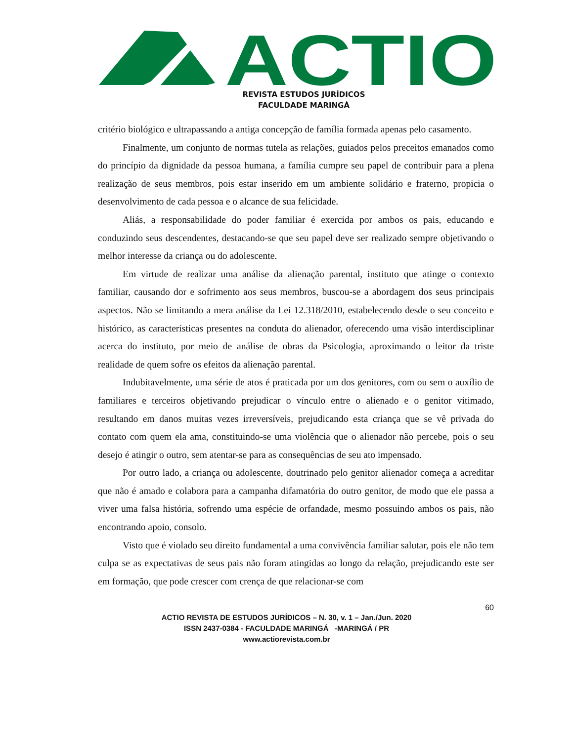ACTIO
REVISTA ESTUDOS JURÍDICOS
FACULDADE MARINGÁ
critério biológico e ultrapassando a antiga concepção de família formada apenas pelo casamento.
Finalmente, um conjunto de normas tutela as relações, guiados pelos preceitos emanados como do princípio da dignidade da pessoa humana, a família cumpre seu papel de contribuir para a plena realização de seus membros, pois estar inserido em um ambiente solidário e fraterno, propicia o desenvolvimento de cada pessoa e o alcance de sua felicidade.
Aliás, a responsabilidade do poder familiar é exercida por ambos os pais, educando e conduzindo seus descendentes, destacando-se que seu papel deve ser realizado sempre objetivando o melhor interesse da criança ou do adolescente.
Em virtude de realizar uma análise da alienação parental, instituto que atinge o contexto familiar, causando dor e sofrimento aos seus membros, buscou-se a abordagem dos seus principais aspectos. Não se limitando a mera análise da Lei 12.318/2010, estabelecendo desde o seu conceito e histórico, as características presentes na conduta do alienador, oferecendo uma visão interdisciplinar acerca do instituto, por meio de análise de obras da Psicologia, aproximando o leitor da triste realidade de quem sofre os efeitos da alienação parental.
Indubitavelmente, uma série de atos é praticada por um dos genitores, com ou sem o auxílio de familiares e terceiros objetivando prejudicar o vínculo entre o alienado e o genitor vitimado, resultando em danos muitas vezes irreversíveis, prejudicando esta criança que se vê privada do contato com quem ela ama, constituindo-se uma violência que o alienador não percebe, pois o seu desejo é atingir o outro, sem atentar-se para as consequências de seu ato impensado.
Por outro lado, a criança ou adolescente, doutrinado pelo genitor alienador começa a acreditar que não é amado e colabora para a campanha difamatória do outro genitor, de modo que ele passa a viver uma falsa história, sofrendo uma espécie de orfandade, mesmo possuindo ambos os pais, não encontrando apoio, consolo.
Visto que é violado seu direito fundamental a uma convivência familiar salutar, pois ele não tem culpa se as expectativas de seus pais não foram atingidas ao longo da relação, prejudicando este ser em formação, que pode crescer com crença de que relacionar-se com
60
ACTIO REVISTA DE ESTUDOS JURÍDICOS – N. 30, v. 1 – Jan./Jun. 2020
ISSN 2437-0384 - FACULDADE MARINGÁ -MARINGÁ / PR
www.actiorevista.com.br